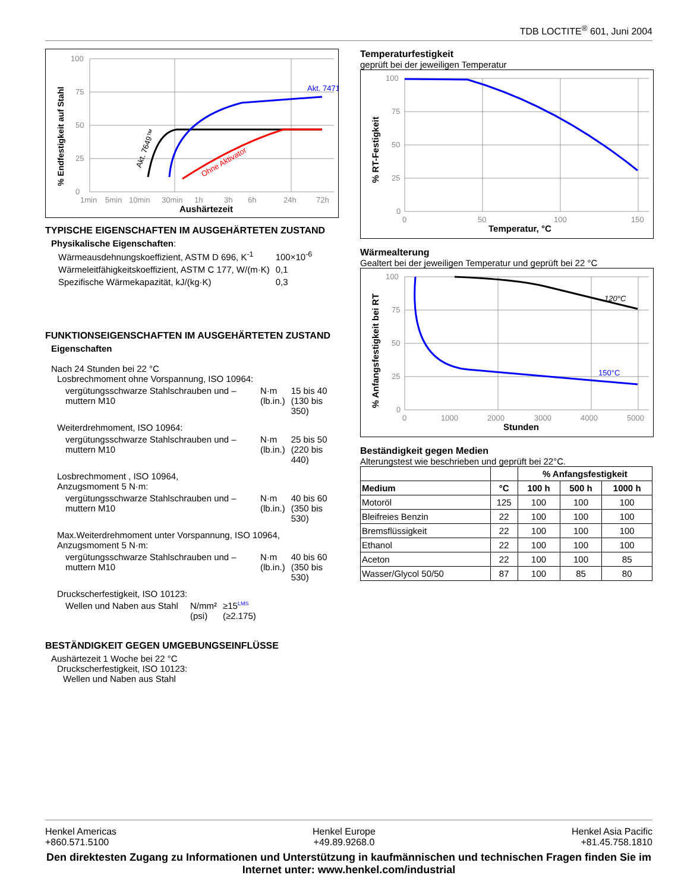TDB LOCTITE<sup>®</sup> 601, Juni 2004
% Endfestigkeit auf Stahl
0
25
50
75
100
1min
5min
10min
30min
1h
3h
6h
24h
72h
Aushärtezeit
Akt. 7471
Akt. 7649™
Ohne Aktivator
TYPISCHE EIGENSCHAFTEN IM AUSGEHÄRTETEN ZUSTAND
Physikalische Eigenschaften:
| Wärmeausdehnungskoeffizient, ASTM D 696, K<sup>-1</sup> | 100×10<sup>-6</sup> |
| Wärmeleitfähigkeitskoeffizient, ASTM C 177, W/(m·K) | 0,1 |
| Spezifische Wärmekapazität, kJ/(kg·K) | 0,3 |
FUNKTIONSEIGENSCHAFTEN IM AUSGEHÄRTETEN ZUSTAND
Eigenschaften
Nach 24 Stunden bei 22 °C
Losbrechmoment ohne Vorspannung, ISO 10964:
| vergütungsschwarze Stahlschrauben und –muttern M10 | N·m (lb.in.) | 15 bis 40 (130 bis 350) |
Weiterdrehmoment, ISO 10964:
| vergütungsschwarze Stahlschrauben und –muttern M10 | N·m (lb.in.) | 25 bis 50 (220 bis 440) |
Losbrechmoment , ISO 10964,
Anzugsmoment 5 N·m:
| vergütungsschwarze Stahlschrauben und –muttern M10 | N·m (lb.in.) | 40 bis 60 (350 bis 530) |
Max.Weiterdrehmoment unter Vorspannung, ISO 10964,
Anzugsmoment 5 N·m:
| vergütungsschwarze Stahlschrauben und –muttern M10 | N·m (lb.in.) | 40 bis 60 (350 bis 530) |
Druckscherfestigkeit, ISO 10123:
| Wellen und Naben aus Stahl | N/mm² (psi) | ≥15<sup>LMS</sup> (≥2.175) |
BESTÄNDIGKEIT GEGEN UMGEBUNGSEINFLÜSSE
Aushärtezeit 1 Woche bei 22 °C
Druckscherfestigkeit, ISO 10123:
Wellen und Naben aus Stahl
Temperaturfestigkeit
geprüft bei der jeweiligen Temperatur
% RT-Festigkeit
0
25
50
75
100
0
50
100
150
Temperatur, °C
Wärmealterung
Gealtert bei der jeweiligen Temperatur und geprüft bei 22 °C
% Anfangsfestigkeit bei RT
0
25
50
75
100
0
1000
2000
3000
4000
5000
Stunden
120°C
150°C
Beständigkeit gegen Medien
Alterungstest wie beschrieben und geprüft bei 22°C.
| | | % Anfangsfestigkeit | | |
| --- | --- | --- | --- | --- |
| Medium | °C | 100 h | 500 h | 1000 h |
| Motoröl | 125 | 100 | 100 | 100 |
| Bleifreies Benzin | 22 | 100 | 100 | 100 |
| Bremsflüssigkeit | 22 | 100 | 100 | 100 |
| Ethanol | 22 | 100 | 100 | 100 |
| Aceton | 22 | 100 | 100 | 85 |
| Wasser/Glycol 50/50 | 87 | 100 | 85 | 80 |
Henkel Americas
+860.571.5100 Henkel Europe
+49.89.9268.0 Henkel Asia Pacific
+81.45.758.1810
Den direktesten Zugang zu Informationen und Unterstützung in kaufmännischen und technischen Fragen finden Sie im Internet unter: www.henkel.com/industrial